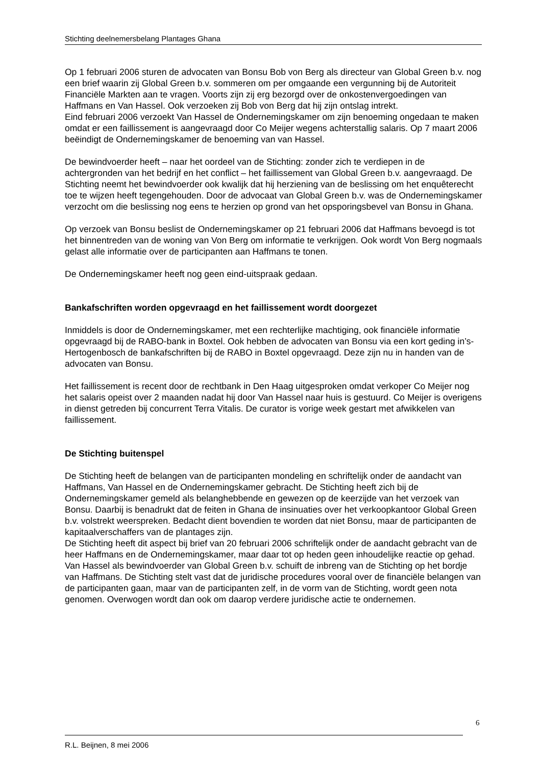Stichting deelnemersbelang Plantages Ghana
Op 1 februari 2006 sturen de advocaten van Bonsu Bob von Berg als directeur van Global Green b.v. nog een brief waarin zij Global Green b.v. sommeren om per omgaande een vergunning bij de Autoriteit Financiële Markten aan te vragen. Voorts zijn zij erg bezorgd over de onkostenvergoedingen van Haffmans en Van Hassel. Ook verzoeken zij Bob von Berg dat hij zijn ontslag intrekt.
Eind februari 2006 verzoekt Van Hassel de Ondernemingskamer om zijn benoeming ongedaan te maken omdat er een faillissement is aangevraagd door Co Meijer wegens achterstallig salaris. Op 7 maart 2006 beëindigt de Ondernemingskamer de benoeming van van Hassel.
De bewindvoerder heeft – naar het oordeel van de Stichting: zonder zich te verdiepen in de achtergronden van het bedrijf en het conflict – het faillissement van Global Green b.v. aangevraagd. De Stichting neemt het bewindvoerder ook kwalijk dat hij herziening van de beslissing om het enquêterecht toe te wijzen heeft tegengehouden. Door de advocaat van Global Green b.v. was de Ondernemingskamer verzocht om die beslissing nog eens te herzien op grond van het opsporingsbevel van Bonsu in Ghana.
Op verzoek van Bonsu beslist de Ondernemingskamer op 21 februari 2006 dat Haffmans bevoegd is tot het binnentreden van de woning van Von Berg om informatie te verkrijgen. Ook wordt Von Berg nogmaals gelast alle informatie over de participanten aan Haffmans te tonen.
De Ondernemingskamer heeft nog geen eind-uitspraak gedaan.
Bankafschriften worden opgevraagd en het faillissement wordt doorgezet
Inmiddels is door de Ondernemingskamer, met een rechterlijke machtiging, ook financiële informatie opgevraagd bij de RABO-bank in Boxtel. Ook hebben de advocaten van Bonsu via een kort geding in’s-Hertogenbosch de bankafschriften bij de RABO in Boxtel opgevraagd. Deze zijn nu in handen van de advocaten van Bonsu.
Het faillissement is recent door de rechtbank in Den Haag uitgesproken omdat verkoper Co Meijer nog het salaris opeist over 2 maanden nadat hij door Van Hassel naar huis is gestuurd. Co Meijer is overigens in dienst getreden bij concurrent Terra Vitalis. De curator is vorige week gestart met afwikkelen van faillissement.
De Stichting buitenspel
De Stichting heeft de belangen van de participanten mondeling en schriftelijk onder de aandacht van Haffmans, Van Hassel en de Ondernemingskamer gebracht. De Stichting heeft zich bij de Ondernemingskamer gemeld als belanghebbende en gewezen op de keerzijde van het verzoek van Bonsu. Daarbij is benadrukt dat de feiten in Ghana de insinuaties over het verkoopkantoor Global Green b.v. volstrekt weerspreken. Bedacht dient bovendien te worden dat niet Bonsu, maar de participanten de kapitaalverschaffers van de plantages zijn.
De Stichting heeft dit aspect bij brief van 20 februari 2006 schriftelijk onder de aandacht gebracht van de heer Haffmans en de Ondernemingskamer, maar daar tot op heden geen inhoudelijke reactie op gehad. Van Hassel als bewindvoerder van Global Green b.v. schuift de inbreng van de Stichting op het bordje van Haffmans. De Stichting stelt vast dat de juridische procedures vooral over de financiële belangen van de participanten gaan, maar van de participanten zelf, in de vorm van de Stichting, wordt geen nota genomen. Overwogen wordt dan ook om daarop verdere juridische actie te ondernemen.
6
R.L. Beijnen, 8 mei 2006